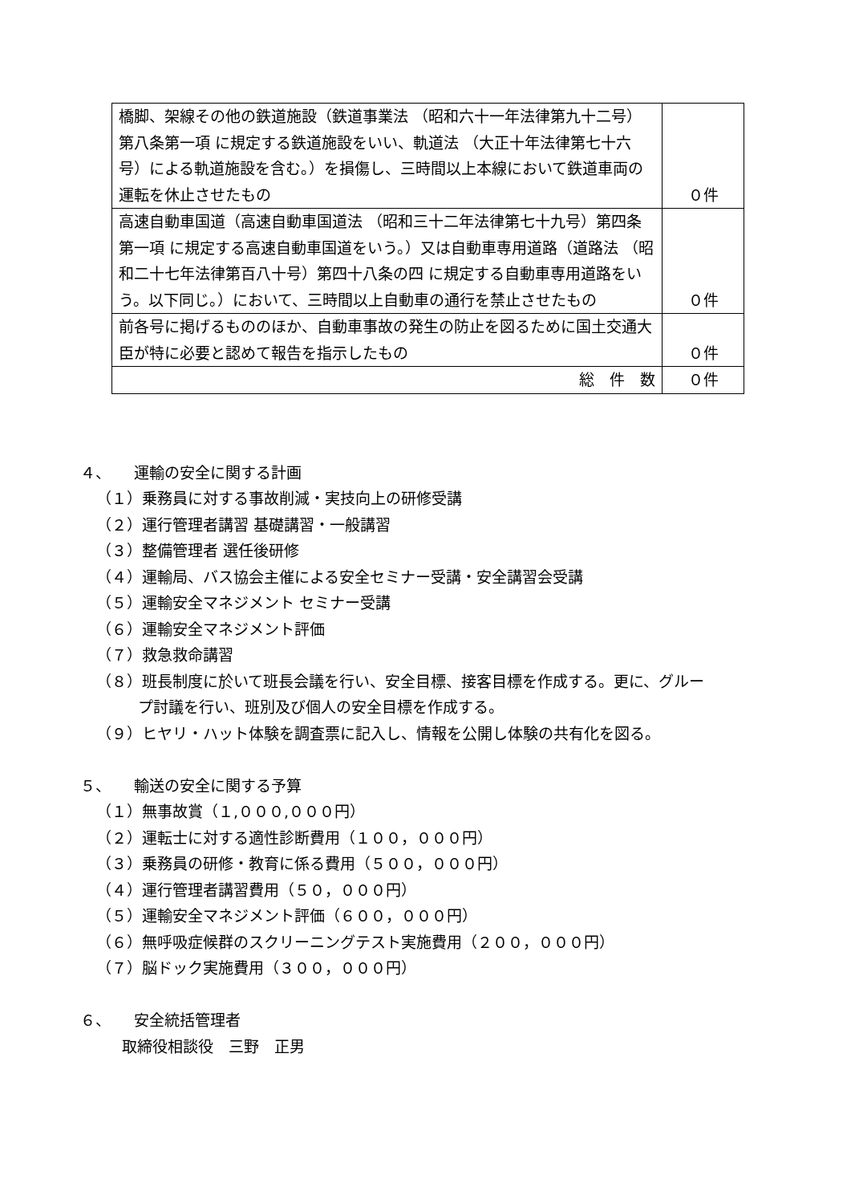| 橋脚、架線その他の鉄道施設（鉄道事業法 （昭和六十一年法律第九十二号）第八条第一項 に規定する鉄道施設をいい、軌道法 （大正十年法律第七十六号）による軌道施設を含む。）を損傷し、三時間以上本線において鉄道車両の運転を休止させたもの | ０件 |
| 高速自動車国道（高速自動車国道法 （昭和三十二年法律第七十九号）第四条第一項 に規定する高速自動車国道をいう。）又は自動車専用道路（道路法 （昭和二十七年法律第百八十号）第四十八条の四 に規定する自動車専用道路をいう。以下同じ。）において、三時間以上自動車の通行を禁止させたもの | ０件 |
| 前各号に掲げるもののほか、自動車事故の発生の防止を図るために国土交通大臣が特に必要と認めて報告を指示したもの | ０件 |
| 総 件 数 | ０件 |
４、　　運輸の安全に関する計画
（１）乗務員に対する事故削減・実技向上の研修受講
（２）運行管理者講習 基礎講習・一般講習
（３）整備管理者 選任後研修
（４）運輸局、バス協会主催による安全セミナー受講・安全講習会受講
（５）運輸安全マネジメント セミナー受講
（６）運輸安全マネジメント評価
（７）救急救命講習
（８）班長制度に於いて班長会議を行い、安全目標、接客目標を作成する。更に、グルー
プ討議を行い、班別及び個人の安全目標を作成する。
（９）ヒヤリ・ハット体験を調査票に記入し、情報を公開し体験の共有化を図る。
５、　　輸送の安全に関する予算
（１）無事故賞（１,０００,０００円）
（２）運転士に対する適性診断費用（１００，０００円）
（３）乗務員の研修・教育に係る費用（５００，０００円）
（４）運行管理者講習費用（５０，０００円）
（５）運輸安全マネジメント評価（６００，０００円）
（６）無呼吸症候群のスクリーニングテスト実施費用（２００，０００円）
（７）脳ドック実施費用（３００，０００円）
６、　　安全統括管理者
取締役相談役　三野　正男